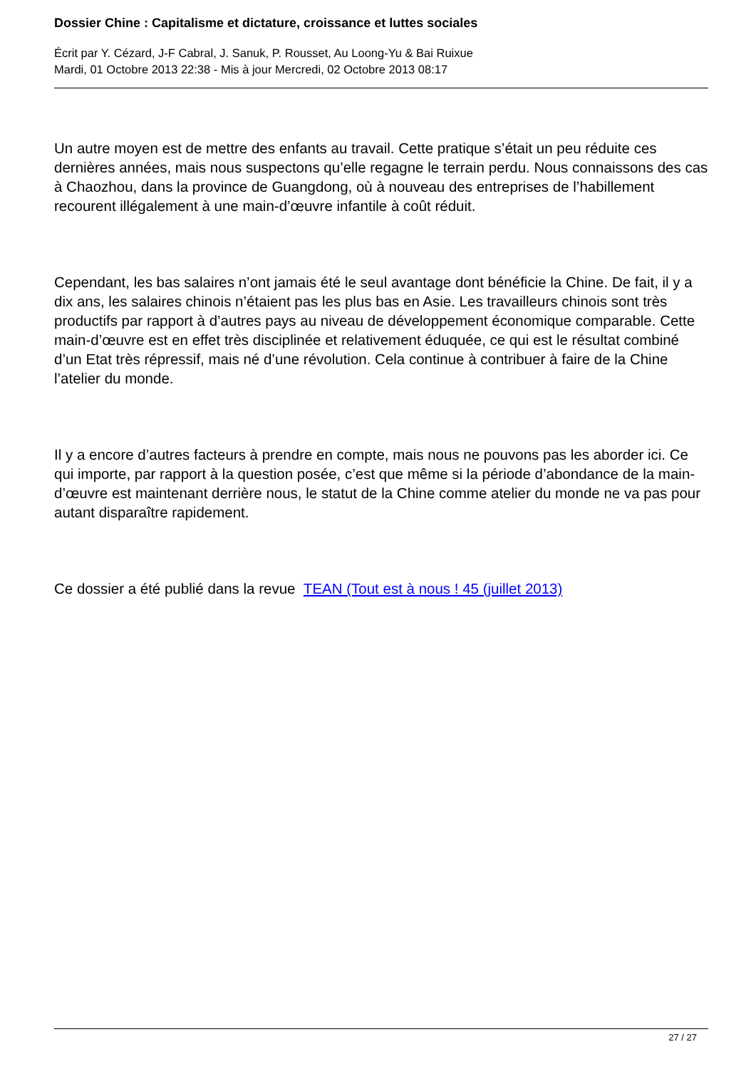Dossier Chine : Capitalisme et dictature, croissance et luttes sociales
Écrit par Y. Cézard, J-F Cabral, J. Sanuk, P. Rousset, Au Loong-Yu & Bai Ruixue
Mardi, 01 Octobre 2013 22:38 - Mis à jour Mercredi, 02 Octobre 2013 08:17
Un autre moyen est de mettre des enfants au travail. Cette pratique s’était un peu réduite ces dernières années, mais nous suspectons qu’elle regagne le terrain perdu. Nous connaissons des cas à Chaozhou, dans la province de Guangdong, où à nouveau des entreprises de l’habillement recourent illégalement à une main-d’œuvre infantile à coût réduit.
Cependant, les bas salaires n’ont jamais été le seul avantage dont bénéficie la Chine. De fait, il y a dix ans, les salaires chinois n’étaient pas les plus bas en Asie. Les travailleurs chinois sont très productifs par rapport à d’autres pays au niveau de développement économique comparable. Cette main-d’œuvre est en effet très disciplinée et relativement éduquée, ce qui est le résultat combiné d’un Etat très répressif, mais né d’une révolution. Cela continue à contribuer à faire de la Chine l’atelier du monde.
Il y a encore d’autres facteurs à prendre en compte, mais nous ne pouvons pas les aborder ici. Ce qui importe, par rapport à la question posée, c’est que même si la période d’abondance de la main-d’œuvre est maintenant derrière nous, le statut de la Chine comme atelier du monde ne va pas pour autant disparaître rapidement.
Ce dossier a été publié dans la revue TEAN (Tout est à nous ! 45 (juillet 2013)
27 / 27